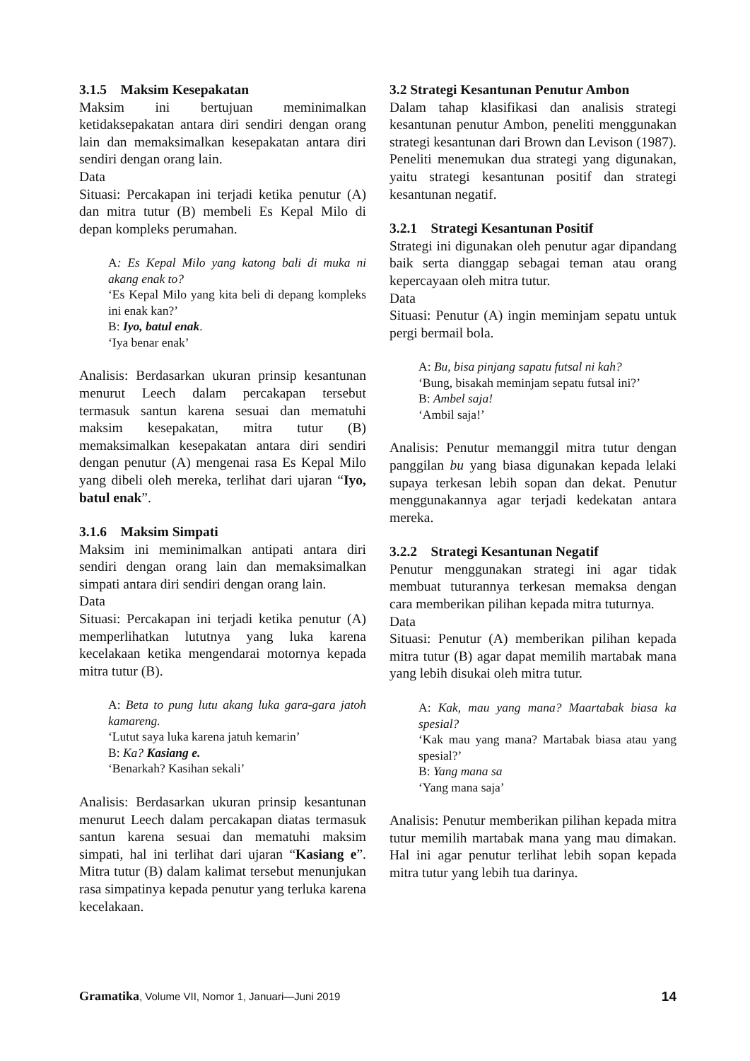3.1.5 Maksim Kesepakatan
Maksim ini bertujuan meminimalkan ketidaksepakatan antara diri sendiri dengan orang lain dan memaksimalkan kesepakatan antara diri sendiri dengan orang lain.
Data
Situasi: Percakapan ini terjadi ketika penutur (A) dan mitra tutur (B) membeli Es Kepal Milo di depan kompleks perumahan.
A: Es Kepal Milo yang katong bali di muka ni akang enak to?
‘Es Kepal Milo yang kita beli di depang kompleks ini enak kan?’
B: Iyo, batul enak.
‘Iya benar enak’
Analisis: Berdasarkan ukuran prinsip kesantunan menurut Leech dalam percakapan tersebut termasuk santun karena sesuai dan mematuhi maksim kesepakatan, mitra tutur (B) memaksimalkan kesepakatan antara diri sendiri dengan penutur (A) mengenai rasa Es Kepal Milo yang dibeli oleh mereka, terlihat dari ujaran “Iyo, batul enak”.
3.1.6 Maksim Simpati
Maksim ini meminimalkan antipati antara diri sendiri dengan orang lain dan memaksimalkan simpati antara diri sendiri dengan orang lain.
Data
Situasi: Percakapan ini terjadi ketika penutur (A) memperlihatkan lututnya yang luka karena kecelakaan ketika mengendarai motornya kepada mitra tutur (B).
A: Beta to pung lutu akang luka gara-gara jatoh kamareng.
‘Lutut saya luka karena jatuh kemarin’
B: Ka? Kasiang e.
‘Benarkah? Kasihan sekali’
Analisis: Berdasarkan ukuran prinsip kesantunan menurut Leech dalam percakapan diatas termasuk santun karena sesuai dan mematuhi maksim simpati, hal ini terlihat dari ujaran “Kasiang e”. Mitra tutur (B) dalam kalimat tersebut menunjukan rasa simpatinya kepada penutur yang terluka karena kecelakaan.
3.2 Strategi Kesantunan Penutur Ambon
Dalam tahap klasifikasi dan analisis strategi kesantunan penutur Ambon, peneliti menggunakan strategi kesantunan dari Brown dan Levison (1987). Peneliti menemukan dua strategi yang digunakan, yaitu strategi kesantunan positif dan strategi kesantunan negatif.
3.2.1 Strategi Kesantunan Positif
Strategi ini digunakan oleh penutur agar dipandang baik serta dianggap sebagai teman atau orang kepercayaan oleh mitra tutur.
Data
Situasi: Penutur (A) ingin meminjam sepatu untuk pergi bermail bola.
A: Bu, bisa pinjang sapatu futsal ni kah?
‘Bung, bisakah meminjam sepatu futsal ini?’
B: Ambel saja!
‘Ambil saja!’
Analisis: Penutur memanggil mitra tutur dengan panggilan bu yang biasa digunakan kepada lelaki supaya terkesan lebih sopan dan dekat. Penutur menggunakannya agar terjadi kedekatan antara mereka.
3.2.2 Strategi Kesantunan Negatif
Penutur menggunakan strategi ini agar tidak membuat tuturannya terkesan memaksa dengan cara memberikan pilihan kepada mitra tuturnya.
Data
Situasi: Penutur (A) memberikan pilihan kepada mitra tutur (B) agar dapat memilih martabak mana yang lebih disukai oleh mitra tutur.
A: Kak, mau yang mana? Maartabak biasa ka spesial?
‘Kak mau yang mana? Martabak biasa atau yang spesial?’
B: Yang mana sa
‘Yang mana saja’
Analisis: Penutur memberikan pilihan kepada mitra tutur memilih martabak mana yang mau dimakan. Hal ini agar penutur terlihat lebih sopan kepada mitra tutur yang lebih tua darinya.
Gramatika, Volume VII, Nomor 1, Januari—Juni 2019 14